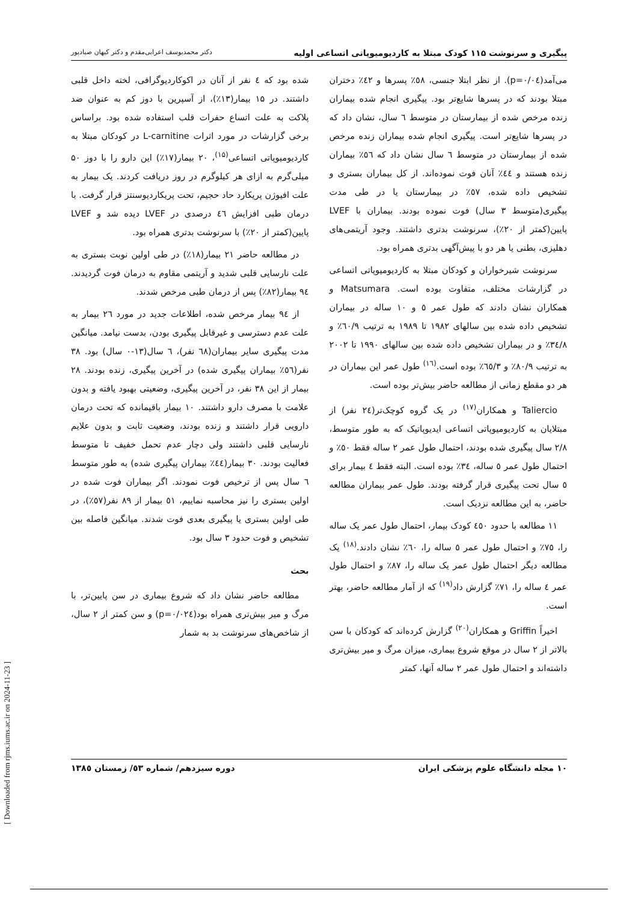پیگیری و سرنوشت ۱۱۵ کودک مبتلا به کاردیومیوپاتی اتساعی اولیه دکتر محمدیوسف اعرابی‌مقدم و دکتر کیهان صیادپور
شده بود که ٤ نفر از آنان در اکوکاردیوگرافی، لخته داخل قلبی داشتند. در ۱۵ بیمار(۱۳٪)، از آسپرین با دوز کم به عنوان ضد پلاکت به علت اتساع حفرات قلب استفاده شده بود. براساس برخی گزارشات در مورد اثرات L-carnitine در کودکان مبتلا به کاردیومیوپاتی اتساعی<sup>(۱۵)</sup>، ۲۰ بیمار(۱۷٪) این دارو را با دوز ۵۰ میلی‌گرم به ازای هر کیلوگرم در روز دریافت کردند. یک بیمار به علت افیوژن پریکارد حاد حجیم، تحت پریکاردیوسنتز قرار گرفت. با درمان طبی افزایش ٤٦ درصدی در LVEF دیده شد و LVEF پایین(کمتر از ۲۰٪) با سرنوشت بدتری همراه بود.
در مطالعه حاضر ۲۱ بیمار(۱۸٪) در طی اولین نوبت بستری به علت نارسایی قلبی شدید و آریتمی مقاوم به درمان فوت گردیدند. ۹٤ بیمار(۸۲٪) پس از درمان طبی مرخص شدند.
از ۹٤ بیمار مرخص شده، اطلاعات جدید در مورد ۲٦ بیمار به علت عدم دسترسی و غیرقابل پیگیری بودن، بدست نیامد. میانگین مدت پیگیری سایر بیماران(٦۸ نفر)، ٦ سال(۱۳-۰ سال) بود. ۳۸ نفر(٥٦٪ بیماران پیگیری شده) در آخرین پیگیری، زنده بودند. ۲۸ بیمار از این ۳۸ نفر، در آخرین پیگیری، وضعیتی بهبود یافته و بدون علامت با مصرف دارو داشتند. ۱۰ بیمار باقیمانده که تحت درمان دارویی قرار داشتند و زنده بودند، وضعیت ثابت و بدون علایم نارسایی قلبی داشتند ولی دچار عدم تحمل خفیف تا متوسط فعالیت بودند. ۳۰ بیمار(٤٤٪ بیماران پیگیری شده) به طور متوسط ٦ سال پس از ترخیص فوت نمودند. اگر بیماران فوت شده در اولین بستری را نیز محاسبه نماییم، ٥۱ بیمار از ۸۹ نفر(٥۷٪)، در طی اولین بستری یا پیگیری بعدی فوت شدند. میانگین فاصله بین تشخیص و فوت حدود ۳ سال بود.
بحث
مطالعه حاضر نشان داد که شروع بیماری در سن پایین‌تر، با مرگ و میر بیش‌تری همراه بود(p=۰/۰۲٤) و سن کمتر از ۲ سال، از شاخص‌های سرنوشت بد به شمار
می‌آمد(p=۰/۰٤). از نظر ابتلا جنسی، ٥۸٪ پسرها و ٤۲٪ دختران مبتلا بودند که در پسرها شایع‌تر بود. پیگیری انجام شده بیماران زنده مرخص شده از بیمارستان در متوسط ٦ سال، نشان داد که در پسرها شایع‌تر است. پیگیری انجام شده بیماران زنده مرخص شده از بیمارستان در متوسط ٦ سال نشان داد که ٥٦٪ بیماران زنده هستند و ٤٤٪ آنان فوت نموده‌اند. از کل بیماران بستری و تشخیص داده شده، ٥۷٪ در بیمارستان یا در طی مدت پیگیری(متوسط ۳ سال) فوت نموده بودند. بیماران با LVEF پایین(کمتر از ۲۰٪)، سرنوشت بدتری داشتند. وجود آریتمی‌های دهلیزی، بطنی یا هر دو با پیش‌آگهی بدتری همراه بود.
سرنوشت شیرخواران و کودکان مبتلا به کاردیومیوپاتی اتساعی در گزارشات مختلف، متفاوت بوده است. Matsumara و همکاران نشان دادند که طول عمر ٥ و ۱۰ ساله در بیماران تشخیص داده شده بین سالهای ۱۹۸۲ تا ۱۹۸۹ به ترتیب ٦۰/۹٪ و ۳٤/۸٪ و در بیماران تشخیص داده شده بین سالهای ۱۹۹۰ تا ۲۰۰۲ به ترتیب ۸۰/۹٪ و ٦٥/۳٪ بوده است.<sup>(۱٦)</sup> طول عمر این بیماران در هر دو مقطع زمانی از مطالعه حاضر بیش‌تر بوده است.
Taliercio و همکاران<sup>(۱۷)</sup> در یک گروه کوچک‌تر(۲٤ نفر) از مبتلایان به کاردیومیوپاتی اتساعی ایدیوپاتیک که به طور متوسط، ۲/۸ سال پیگیری شده بودند، احتمال طول عمر ۲ ساله فقط ٥۰٪ و احتمال طول عمر ٥ ساله، ۳٤٪ بوده است. البته فقط ٤ بیمار برای ٥ سال تحت پیگیری قرار گرفته بودند. طول عمر بیماران مطالعه حاضر، به این مطالعه نزدیک است.
۱۱ مطالعه با حدود ٤٥۰ کودک بیمار، احتمال طول عمر یک ساله را، ۷٥٪ و احتمال طول عمر ٥ ساله را، ٦۰٪ نشان دادند.<sup>(۱۸)</sup> یک مطالعه دیگر احتمال طول عمر یک ساله را، ۸۷٪ و احتمال طول عمر ٤ ساله را، ۷۱٪ گزارش داد<sup>(۱۹)</sup> که از آمار مطالعه حاضر، بهتر است.
اخیراً Griffin و همکاران<sup>(۲۰)</sup> گزارش کرده‌اند که کودکان با سن بالاتر از ۲ سال در موقع شروع بیماری، میزان مرگ و میر بیش‌تری داشته‌اند و احتمال طول عمر ۲ ساله آنها، کمتر
۱۰ مجله دانشگاه علوم پزشکی ایران دوره سیزدهم/ شماره ٥۳/ زمستان ۱۳۸٥
[ Downloaded from rjms.iums.ac.ir on 2024-11-23 ]